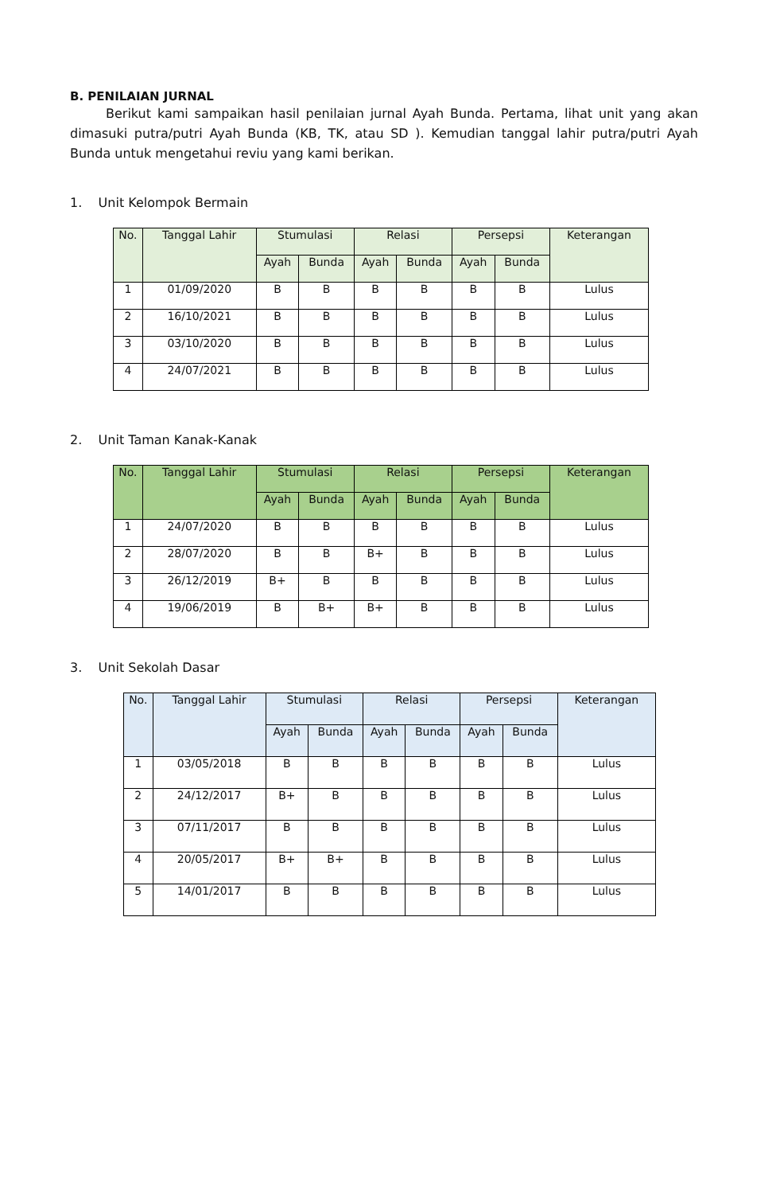B. PENILAIAN JURNAL
Berikut kami sampaikan hasil penilaian jurnal Ayah Bunda. Pertama, lihat unit yang akan dimasuki putra/putri Ayah Bunda (KB, TK, atau SD ). Kemudian tanggal lahir putra/putri Ayah Bunda untuk mengetahui reviu yang kami berikan.
1. Unit Kelompok Bermain
| No. | Tanggal Lahir | Stumulasi | | Relasi | | Persepsi | | Keterangan |
| --- | --- | --- | --- | --- | --- | --- | --- | --- |
| | | Ayah | Bunda | Ayah | Bunda | Ayah | Bunda | |
| 1 | 01/09/2020 | B | B | B | B | B | B | Lulus |
| 2 | 16/10/2021 | B | B | B | B | B | B | Lulus |
| 3 | 03/10/2020 | B | B | B | B | B | B | Lulus |
| 4 | 24/07/2021 | B | B | B | B | B | B | Lulus |
2. Unit Taman Kanak-Kanak
| No. | Tanggal Lahir | Stumulasi | | Relasi | | Persepsi | | Keterangan |
| --- | --- | --- | --- | --- | --- | --- | --- | --- |
| | | Ayah | Bunda | Ayah | Bunda | Ayah | Bunda | |
| 1 | 24/07/2020 | B | B | B | B | B | B | Lulus |
| 2 | 28/07/2020 | B | B | B+ | B | B | B | Lulus |
| 3 | 26/12/2019 | B+ | B | B | B | B | B | Lulus |
| 4 | 19/06/2019 | B | B+ | B+ | B | B | B | Lulus |
3. Unit Sekolah Dasar
| No. | Tanggal Lahir | Stumulasi | | Relasi | | Persepsi | | Keterangan |
| --- | --- | --- | --- | --- | --- | --- | --- | --- |
| | | Ayah | Bunda | Ayah | Bunda | Ayah | Bunda | |
| 1 | 03/05/2018 | B | B | B | B | B | B | Lulus |
| 2 | 24/12/2017 | B+ | B | B | B | B | B | Lulus |
| 3 | 07/11/2017 | B | B | B | B | B | B | Lulus |
| 4 | 20/05/2017 | B+ | B+ | B | B | B | B | Lulus |
| 5 | 14/01/2017 | B | B | B | B | B | B | Lulus |